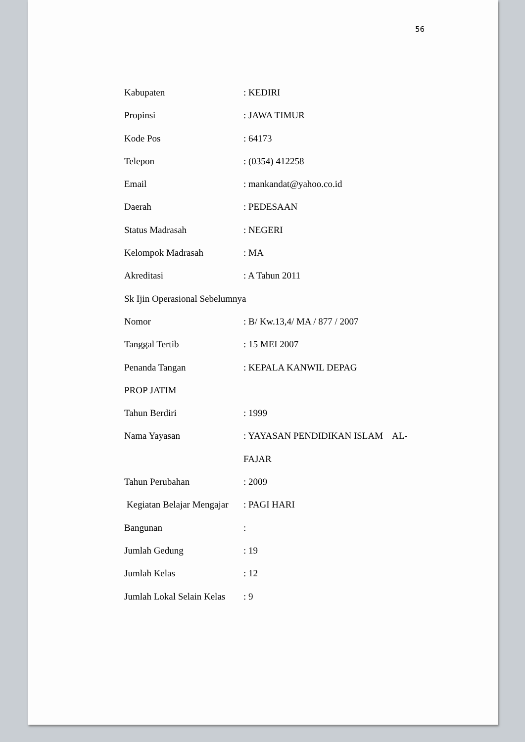56
Kabupaten : KEDIRI
Propinsi : JAWA TIMUR
Kode Pos : 64173
Telepon : (0354) 412258
Email : mankandat@yahoo.co.id
Daerah : PEDESAAN
Status Madrasah : NEGERI
Kelompok Madrasah : MA
Akreditasi : A Tahun 2011
Sk Ijin Operasional Sebelumnya
Nomor : B/ Kw.13,4/ MA / 877 / 2007
Tanggal Tertib : 15 MEI 2007
Penanda Tangan : KEPALA KANWIL DEPAG
PROP JATIM
Tahun Berdiri : 1999
Nama Yayasan : YAYASAN PENDIDIKAN ISLAM AL-
FAJAR
Tahun Perubahan : 2009
Kegiatan Belajar Mengajar
: PAGI HARI
Bangunan :
Jumlah Gedung : 19
Jumlah Kelas : 12
Jumlah Lokal Selain Kelas
: 9